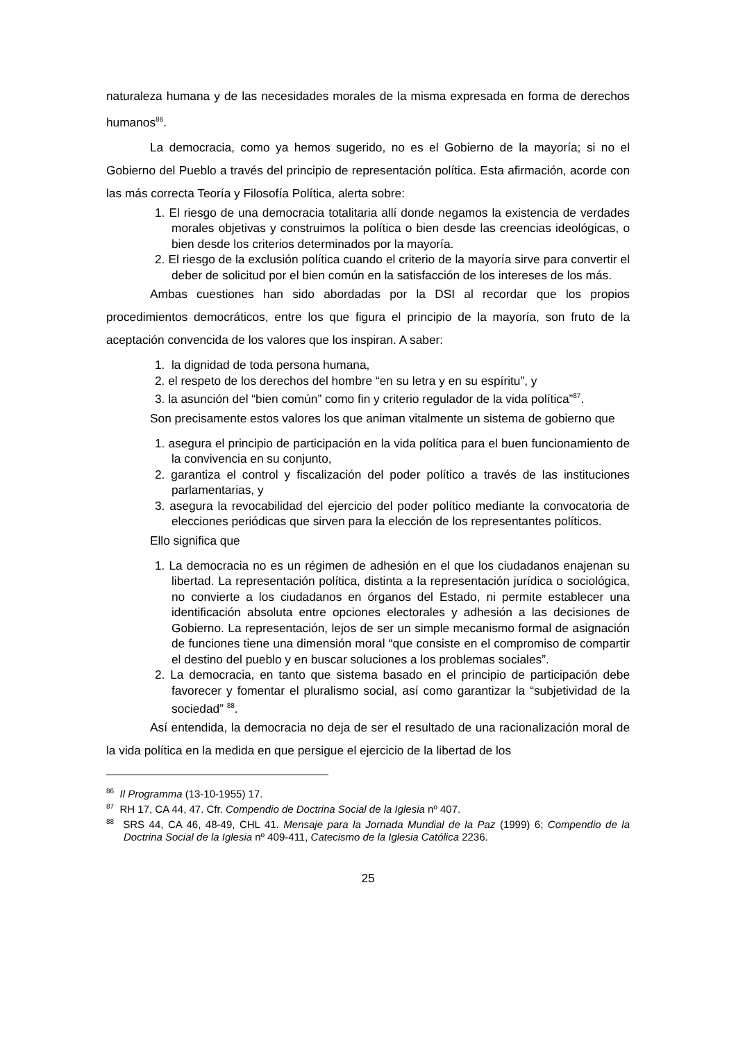naturaleza humana y de las necesidades morales de la misma expresada en forma de derechos humanos<sup>86</sup>.
La democracia, como ya hemos sugerido, no es el Gobierno de la mayoría; si no el Gobierno del Pueblo a través del principio de representación política. Esta afirmación, acorde con las más correcta Teoría y Filosofía Política, alerta sobre:
1. El riesgo de una democracia totalitaria allí donde negamos la existencia de verdades morales objetivas y construimos la política o bien desde las creencias ideológicas, o bien desde los criterios determinados por la mayoría.
2. El riesgo de la exclusión política cuando el criterio de la mayoría sirve para convertir el deber de solicitud por el bien común en la satisfacción de los intereses de los más.
Ambas cuestiones han sido abordadas por la DSI al recordar que los propios procedimientos democráticos, entre los que figura el principio de la mayoría, son fruto de la aceptación convencida de los valores que los inspiran. A saber:
1. la dignidad de toda persona humana,
2. el respeto de los derechos del hombre “en su letra y en su espíritu”, y
3. la asunción del “bien común” como fin y criterio regulador de la vida política”<sup>87</sup>.
Son precisamente estos valores los que animan vitalmente un sistema de gobierno que
1. asegura el principio de participación en la vida política para el buen funcionamiento de la convivencia en su conjunto,
2. garantiza el control y fiscalización del poder político a través de las instituciones parlamentarias, y
3. asegura la revocabilidad del ejercicio del poder político mediante la convocatoria de elecciones periódicas que sirven para la elección de los representantes políticos.
Ello significa que
1. La democracia no es un régimen de adhesión en el que los ciudadanos enajenan su libertad. La representación política, distinta a la representación jurídica o sociológica, no convierte a los ciudadanos en órganos del Estado, ni permite establecer una identificación absoluta entre opciones electorales y adhesión a las decisiones de Gobierno. La representación, lejos de ser un simple mecanismo formal de asignación de funciones tiene una dimensión moral “que consiste en el compromiso de compartir el destino del pueblo y en buscar soluciones a los problemas sociales”.
2. La democracia, en tanto que sistema basado en el principio de participación debe favorecer y fomentar el pluralismo social, así como garantizar la “subjetividad de la sociedad” <sup>88</sup>.
Así entendida, la democracia no deja de ser el resultado de una racionalización moral de la vida política en la medida en que persigue el ejercicio de la libertad de los
<sup>86</sup> Il Programma (13-10-1955) 17.
<sup>87</sup> RH 17, CA 44, 47. Cfr. Compendio de Doctrina Social de la Iglesia nº 407.
<sup>88</sup> SRS 44, CA 46, 48-49, CHL 41. Mensaje para la Jornada Mundial de la Paz (1999) 6; Compendio de la Doctrina Social de la Iglesia nº 409-411, Catecismo de la Iglesia Católica 2236.
25